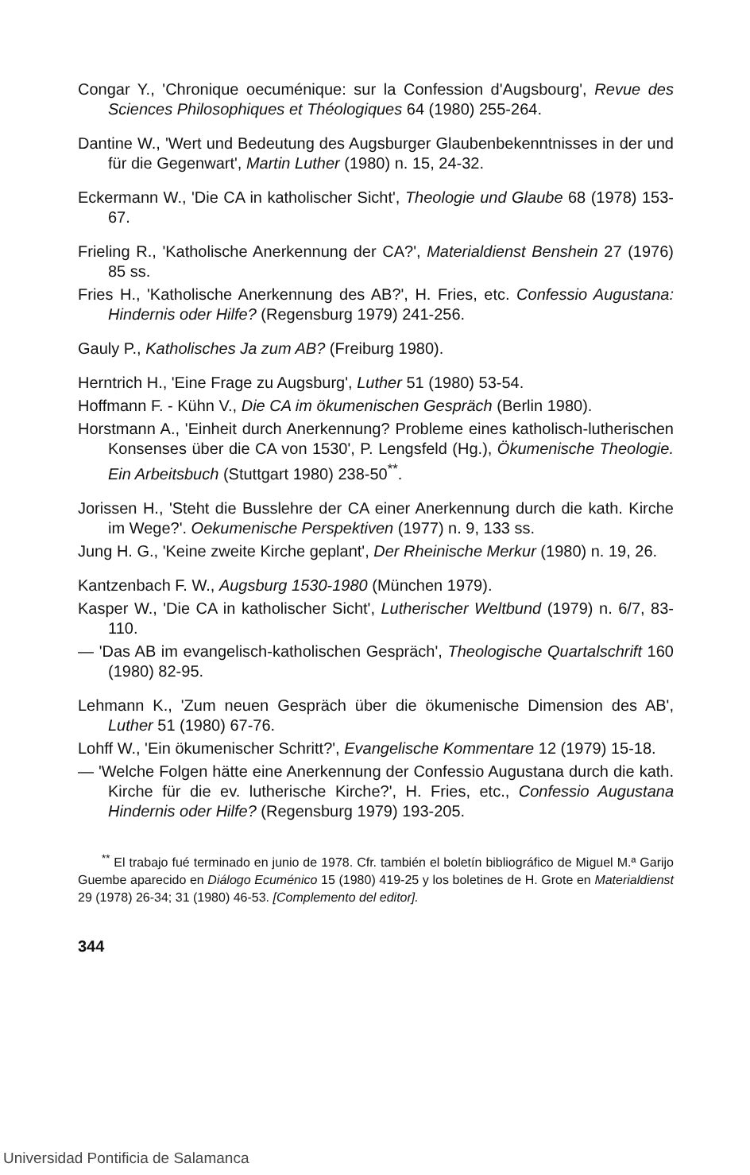Congar Y., 'Chronique oecuménique: sur la Confession d'Augsbourg', Revue des Sciences Philosophiques et Théologiques 64 (1980) 255-264.
Dantine W., 'Wert und Bedeutung des Augsburger Glaubenbekenntnisses in der und für die Gegenwart', Martin Luther (1980) n. 15, 24-32.
Eckermann W., 'Die CA in katholischer Sicht', Theologie und Glaube 68 (1978) 153-67.
Frieling R., 'Katholische Anerkennung der CA?', Materialdienst Benshein 27 (1976) 85 ss.
Fries H., 'Katholische Anerkennung des AB?', H. Fries, etc. Confessio Augustana: Hindernis oder Hilfe? (Regensburg 1979) 241-256.
Gauly P., Katholisches Ja zum AB? (Freiburg 1980).
Herntrich H., 'Eine Frage zu Augsburg', Luther 51 (1980) 53-54.
Hoffmann F. - Kühn V., Die CA im ökumenischen Gespräch (Berlin 1980).
Horstmann A., 'Einheit durch Anerkennung? Probleme eines katholisch-lutherischen Konsenses über die CA von 1530', P. Lengsfeld (Hg.), Ökumenische Theologie. Ein Arbeitsbuch (Stuttgart 1980) 238-50<sup>**</sup>.
Jorissen H., 'Steht die Busslehre der CA einer Anerkennung durch die kath. Kirche im Wege?'. Oekumenische Perspektiven (1977) n. 9, 133 ss.
Jung H. G., 'Keine zweite Kirche geplant', Der Rheinische Merkur (1980) n. 19, 26.
Kantzenbach F. W., Augsburg 1530-1980 (München 1979).
Kasper W., 'Die CA in katholischer Sicht', Lutherischer Weltbund (1979) n. 6/7, 83-110.
— 'Das AB im evangelisch-katholischen Gespräch', Theologische Quartalschrift 160 (1980) 82-95.
Lehmann K., 'Zum neuen Gespräch über die ökumenische Dimension des AB', Luther 51 (1980) 67-76.
Lohff W., 'Ein ökumenischer Schritt?', Evangelische Kommentare 12 (1979) 15-18.
— 'Welche Folgen hätte eine Anerkennung der Confessio Augustana durch die kath. Kirche für die ev. lutherische Kirche?', H. Fries, etc., Confessio Augustana Hindernis oder Hilfe? (Regensburg 1979) 193-205.
<sup>**</sup> El trabajo fué terminado en junio de 1978. Cfr. también el boletín bibliográfico de Miguel M.ª Garijo Guembe aparecido en Diálogo Ecuménico 15 (1980) 419-25 y los boletines de H. Grote en Materialdienst 29 (1978) 26-34; 31 (1980) 46-53. [Complemento del editor].
344
Universidad Pontificia de Salamanca